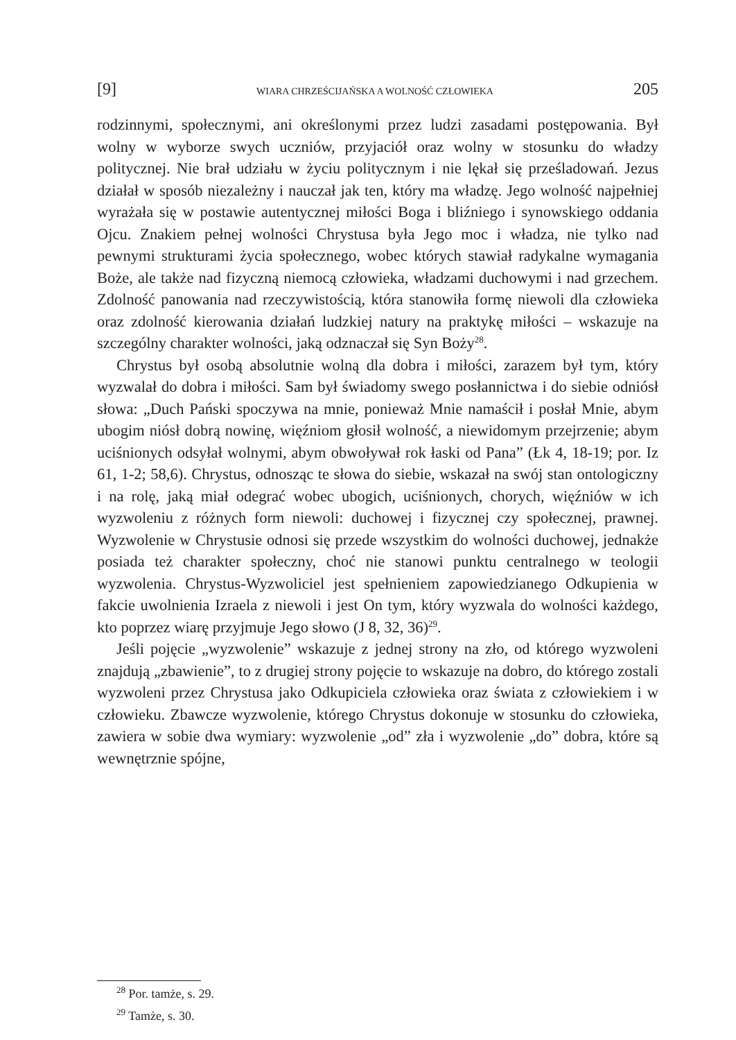[9] WIARA CHRZEŚCIJAŃSKA A WOLNOŚĆ CZŁOWIEKA 205
rodzinnymi, społecznymi, ani określonymi przez ludzi zasadami postępowania. Był wolny w wyborze swych uczniów, przyjaciół oraz wolny w stosunku do władzy politycznej. Nie brał udziału w życiu politycznym i nie lękał się prześladowań. Jezus działał w sposób niezależny i nauczał jak ten, który ma władzę. Jego wolność najpełniej wyrażała się w postawie autentycznej miłości Boga i bliźniego i synowskiego oddania Ojcu. Znakiem pełnej wolności Chrystusa była Jego moc i władza, nie tylko nad pewnymi strukturami życia społecznego, wobec których stawiał radykalne wymagania Boże, ale także nad fizyczną niemocą człowieka, władzami duchowymi i nad grzechem. Zdolność panowania nad rzeczywistością, która stanowiła formę niewoli dla człowieka oraz zdolność kierowania działań ludzkiej natury na praktykę miłości – wskazuje na szczególny charakter wolności, jaką odznaczał się Syn Boży<sup>28</sup>.
Chrystus był osobą absolutnie wolną dla dobra i miłości, zarazem był tym, który wyzwalał do dobra i miłości. Sam był świadomy swego posłannictwa i do siebie odniósł słowa: „Duch Pański spoczywa na mnie, ponieważ Mnie namaścił i posłał Mnie, abym ubogim niósł dobrą nowinę, więźniom głosił wolność, a niewidomym przejrzenie; abym uciśnionych odsyłał wolnymi, abym obwoływał rok łaski od Pana” (Łk 4, 18-19; por. Iz 61, 1-2; 58,6). Chrystus, odnosząc te słowa do siebie, wskazał na swój stan ontologiczny i na rolę, jaką miał odegrać wobec ubogich, uciśnionych, chorych, więźniów w ich wyzwoleniu z różnych form niewoli: duchowej i fizycznej czy społecznej, prawnej. Wyzwolenie w Chrystusie odnosi się przede wszystkim do wolności duchowej, jednakże posiada też charakter społeczny, choć nie stanowi punktu centralnego w teologii wyzwolenia. Chrystus-Wyzwoliciel jest spełnieniem zapowiedzianego Odkupienia w fakcie uwolnienia Izraela z niewoli i jest On tym, który wyzwala do wolności każdego, kto poprzez wiarę przyjmuje Jego słowo (J 8, 32, 36)<sup>29</sup>.
Jeśli pojęcie „wyzwolenie” wskazuje z jednej strony na zło, od którego wyzwoleni znajdują „zbawienie”, to z drugiej strony pojęcie to wskazuje na dobro, do którego zostali wyzwoleni przez Chrystusa jako Odkupiciela człowieka oraz świata z człowiekiem i w człowieku. Zbawcze wyzwolenie, którego Chrystus dokonuje w stosunku do człowieka, zawiera w sobie dwa wymiary: wyzwolenie „od” zła i wyzwolenie „do” dobra, które są wewnętrznie spójne,
<sup>28</sup> Por. tamże, s. 29.
<sup>29</sup> Tamże, s. 30.